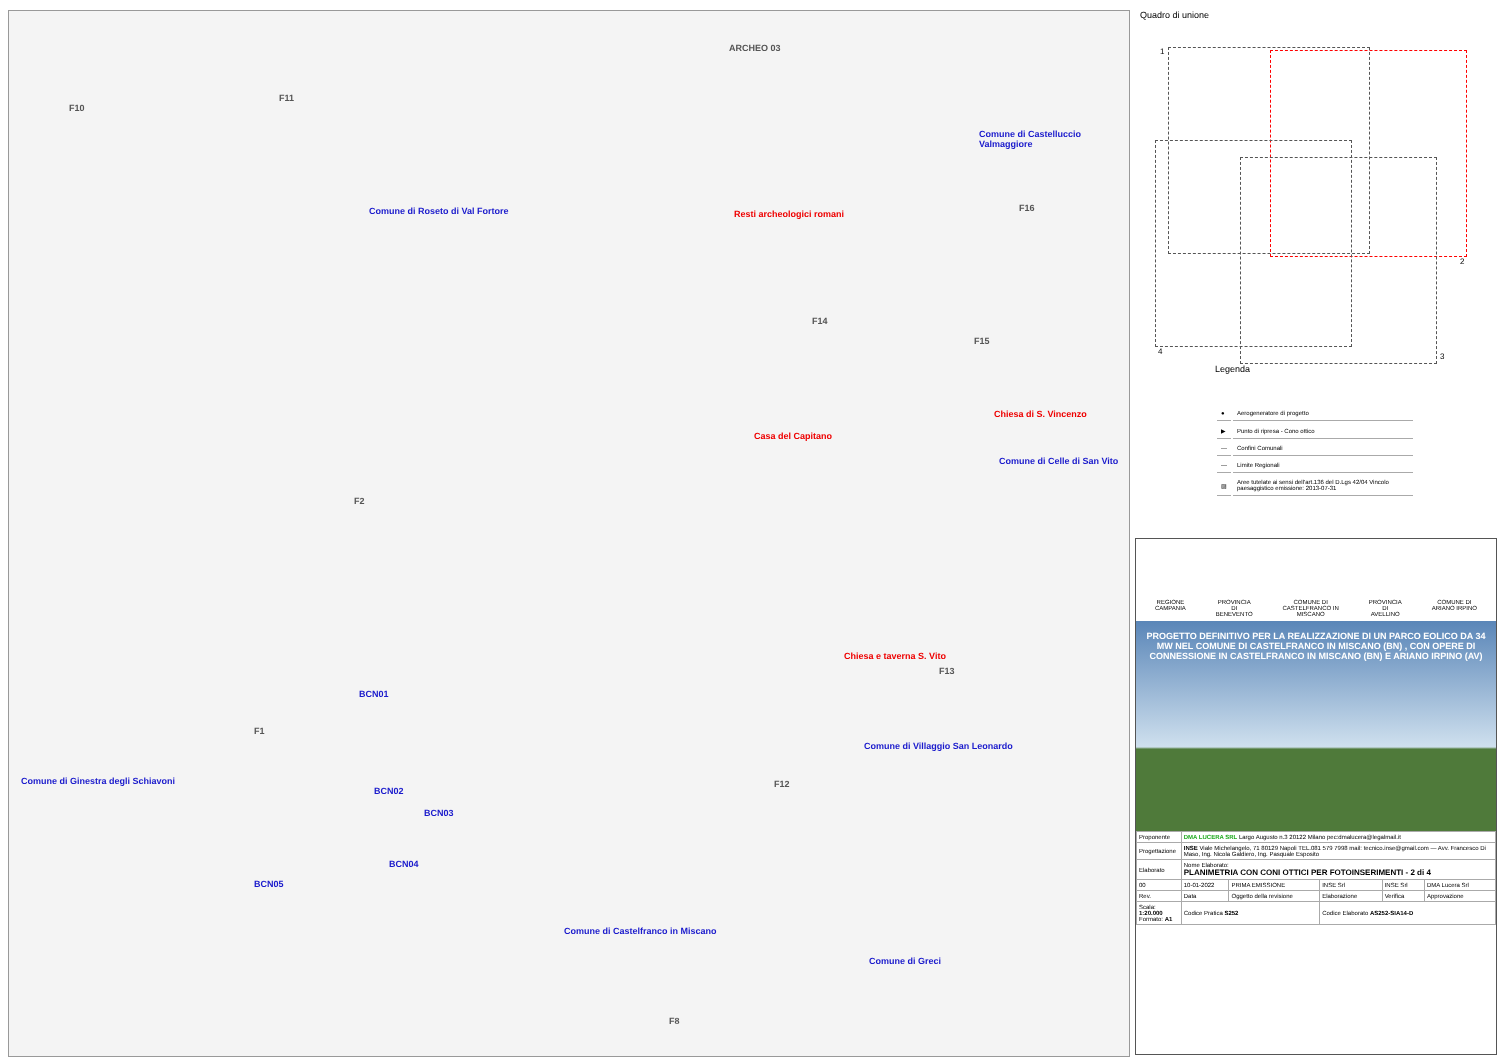F10
F11
ARCHEO 03
Comune di Roseto di Val Fortore Resti archeologici romani
Comune di Castelluccio Valmaggiore
F16
F14
F15
Casa del Capitano
Chiesa di S. Vincenzo
Comune di Celle di San Vito
F2
Chiesa e taverna S. Vito
F13
BCN01
F1
Comune di Ginestra degli Schiavoni
Comune di Villaggio San Leonardo
F12
BCN02
BCN03
BCN04
BCN05
Comune di Castelfranco in Miscano
Comune di Greci
F8
Quadro di unione
1
2
3
4
Legenda
| ● | Aerogeneratore di progetto |
| ▶ | Punto di ripresa - Cono ottico |
| --- | Confini Comunali |
| — | Limite Regionali |
| ▨ | Aree tutelate ai sensi dell'art.136 del D.Lgs 42/04 Vincolo paesaggistico emissione: 2013-07-31 |
REGIONE
CAMPANIA
PROVINCIA
DI
BENEVENTO
COMUNE DI
CASTELFRANCO IN
MISCANO
PROVINCIA
DI
AVELLINO
COMUNE DI
ARIANO IRPINO
PROGETTO DEFINITIVO PER LA REALIZZAZIONE DI UN PARCO EOLICO DA 34 MW NEL COMUNE DI CASTELFRANCO IN MISCANO (BN) , CON OPERE DI CONNESSIONE IN CASTELFRANCO IN MISCANO (BN) E ARIANO IRPINO (AV)
| Proponente | DMA LUCERA SRL Largo Augusto n.3 20122 Milano pec:dmalucera@legalmail.it | | | | |
| Progettazione | INSE Viale Michelangelo, 71 80129 Napoli TEL.081 579 7998 mail: tecnico.inse@gmail.com — Avv. Francesco Di Maso, Ing. Nicola Galdiero, Ing. Pasquale Esposito | | | | |
| Elaborato | Nome Elaborato: PLANIMETRIA CON CONI OTTICI PER FOTOINSERIMENTI - 2 di 4 | | | | |
| 00 | 10-01-2022 | PRIMA EMISSIONE | INSE Srl | INSE Srl | DMA Lucera Srl |
| Rev. | Data | Oggetto della revisione | Elaborazione | Verifica | Approvazione |
| Scala: 1:20.000 Formato: A1 | Codice Pratica S252 | | Codice Elaborato AS252-SIA14-D | | |